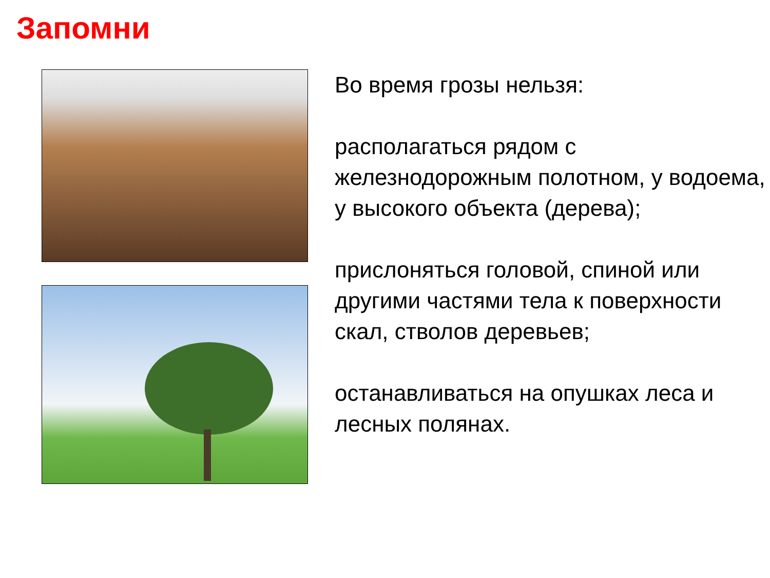Запомни!
Во время грозы нельзя:
располагаться рядом с железнодорожным полотном, у водоема, у высокого объекта (дерева);
прислоняться головой, спиной или другими частями тела к поверхности скал, стволов деревьев;
останавливаться на опушках леса и лесных полянах.